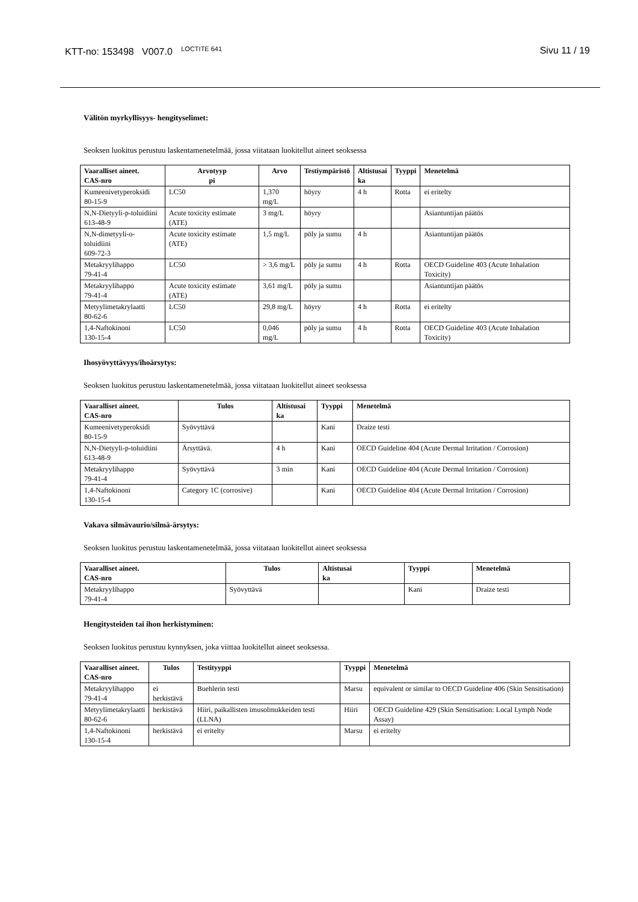KTT-no: 153498 V007.0 <sup>LOCTITE 641</sup>
Sivu 11 / 19
Välitön myrkyllisyys- hengityselimet:
Seoksen luokitus perustuu laskentamenetelmää, jossa viitataan luokitellut aineet seoksessa
| Vaaralliset aineet. CAS-nro | Arvotyyp pi | Arvo | Testiympäristö | Altistusai ka | Tyyppi | Menetelmä |
| --- | --- | --- | --- | --- | --- | --- |
| Kumeenivetyperoksidi 80-15-9 | LC50 | 1,370 mg/L | höyry | 4 h | Rotta | ei eritelty |
| N,N-Dietyyli-p-toluidiini 613-48-9 | Acute toxicity estimate (ATE) | 3 mg/L | höyry | | | Asiantuntijan päätös |
| N,N-dimetyyli-o-toluidiini 609-72-3 | Acute toxicity estimate (ATE) | 1,5 mg/L | pöly ja sumu | 4 h | | Asiantuntijan päätös |
| Metakryylihappo 79-41-4 | LC50 | > 3,6 mg/L | pöly ja sumu | 4 h | Rotta | OECD Guideline 403 (Acute Inhalation Toxicity) |
| Metakryylihappo 79-41-4 | Acute toxicity estimate (ATE) | 3,61 mg/L | pöly ja sumu | | | Asiantuntijan päätös |
| Metyylimetakrylaatti 80-62-6 | LC50 | 29,8 mg/L | höyry | 4 h | Rotta | ei eritelty |
| 1,4-Naftokinoni 130-15-4 | LC50 | 0,046 mg/L | pöly ja sumu | 4 h | Rotta | OECD Guideline 403 (Acute Inhalation Toxicity) |
Ihosyövyttävyys/ihoärsytys:
Seoksen luokitus perustuu laskentamenetelmää, jossa viitataan luokitellut aineet seoksessa
| Vaaralliset aineet. CAS-nro | Tulos | Altistusai ka | Tyyppi | Menetelmä |
| --- | --- | --- | --- | --- |
| Kumeenivetyperoksidi 80-15-9 | Syövyttävä | | Kani | Draize testi |
| N,N-Dietyyli-p-toluidiini 613-48-9 | Ärsyttävä. | 4 h | Kani | OECD Guideline 404 (Acute Dermal Irritation / Corrosion) |
| Metakryylihappo 79-41-4 | Syövyttävä | 3 min | Kani | OECD Guideline 404 (Acute Dermal Irritation / Corrosion) |
| 1,4-Naftokinoni 130-15-4 | Category 1C (corrosive) | | Kani | OECD Guideline 404 (Acute Dermal Irritation / Corrosion) |
Vakava silmävaurio/silmä-ärsytys:
Seoksen luokitus perustuu laskentamenetelmää, jossa viitataan luokitellut aineet seoksessa
| Vaaralliset aineet. CAS-nro | Tulos | Altistusai ka | Tyyppi | Menetelmä |
| --- | --- | --- | --- | --- |
| Metakryylihappo 79-41-4 | Syövyttävä | | Kani | Draize testi |
Hengitysteiden tai ihon herkistyminen:
Seoksen luokitus perustuu kynnyksen, joka viittaa luokitellut aineet seoksessa.
| Vaaralliset aineet. CAS-nro | Tulos | Testityyppi | Tyyppi | Menetelmä |
| --- | --- | --- | --- | --- |
| Metakryylihappo 79-41-4 | ei herkistävä | Buehlerin testi | Marsu | equivalent or similar to OECD Guideline 406 (Skin Sensitisation) |
| Metyylimetakrylaatti 80-62-6 | herkistävä | Hiiri, paikallisten imusolmukkeiden testi (LLNA) | Hiiri | OECD Guideline 429 (Skin Sensitisation: Local Lymph Node Assay) |
| 1,4-Naftokinoni 130-15-4 | herkistävä | ei eritelty | Marsu | ei eritelty |